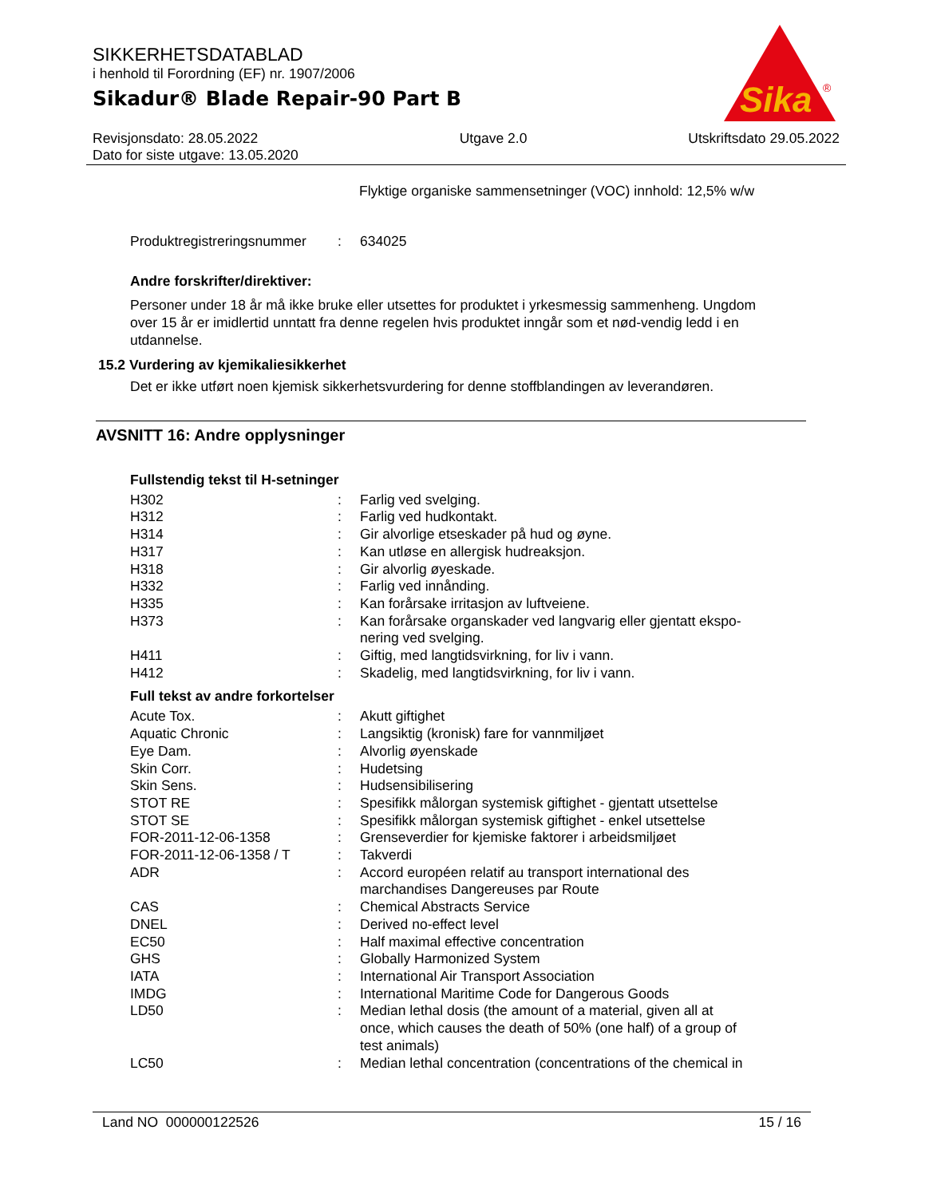SIKKERHETSDATABLAD
i henhold til Forordning (EF) nr. 1907/2006
Sikadur® Blade Repair-90 Part B
Sika
®
Revisjonsdato: 28.05.2022
Dato for siste utgave: 13.05.2020
Utgave 2.0 Utskriftsdato 29.05.2022
Flyktige organiske sammensetninger (VOC) innhold: 12,5% w/w
| Produktregistreringsnummer | : | 634025 |
Andre forskrifter/direktiver:
Personer under 18 år må ikke bruke eller utsettes for produktet i yrkesmessig sammenheng. Ungdom over 15 år er imidlertid unntatt fra denne regelen hvis produktet inngår som et nød-vendig ledd i en utdannelse.
15.2 Vurdering av kjemikaliesikkerhet
Det er ikke utført noen kjemisk sikkerhetsvurdering for denne stoffblandingen av leverandøren.
AVSNITT 16: Andre opplysninger
Fullstendig tekst til H-setninger
| H302 | : | Farlig ved svelging. |
| H312 | : | Farlig ved hudkontakt. |
| H314 | : | Gir alvorlige etseskader på hud og øyne. |
| H317 | : | Kan utløse en allergisk hudreaksjon. |
| H318 | : | Gir alvorlig øyeskade. |
| H332 | : | Farlig ved innånding. |
| H335 | : | Kan forårsake irritasjon av luftveiene. |
| H373 | : | Kan forårsake organskader ved langvarig eller gjentatt ekspo- nering ved svelging. |
| H411 | : | Giftig, med langtidsvirkning, for liv i vann. |
| H412 | : | Skadelig, med langtidsvirkning, for liv i vann. |
Full tekst av andre forkortelser
| Acute Tox. | : | Akutt giftighet |
| Aquatic Chronic | : | Langsiktig (kronisk) fare for vannmiljøet |
| Eye Dam. | : | Alvorlig øyenskade |
| Skin Corr. | : | Hudetsing |
| Skin Sens. | : | Hudsensibilisering |
| STOT RE | : | Spesifikk målorgan systemisk giftighet - gjentatt utsettelse |
| STOT SE | : | Spesifikk målorgan systemisk giftighet - enkel utsettelse |
| FOR-2011-12-06-1358 | : | Grenseverdier for kjemiske faktorer i arbeidsmiljøet |
| FOR-2011-12-06-1358 / T | : | Takverdi |
| ADR | : | Accord européen relatif au transport international des marchandises Dangereuses par Route |
| CAS | : | Chemical Abstracts Service |
| DNEL | : | Derived no-effect level |
| EC50 | : | Half maximal effective concentration |
| GHS | : | Globally Harmonized System |
| IATA | : | International Air Transport Association |
| IMDG | : | International Maritime Code for Dangerous Goods |
| LD50 | : | Median lethal dosis (the amount of a material, given all at once, which causes the death of 50% (one half) of a group of test animals) |
| LC50 | : | Median lethal concentration (concentrations of the chemical in |
Land NO 000000122526 15 / 16